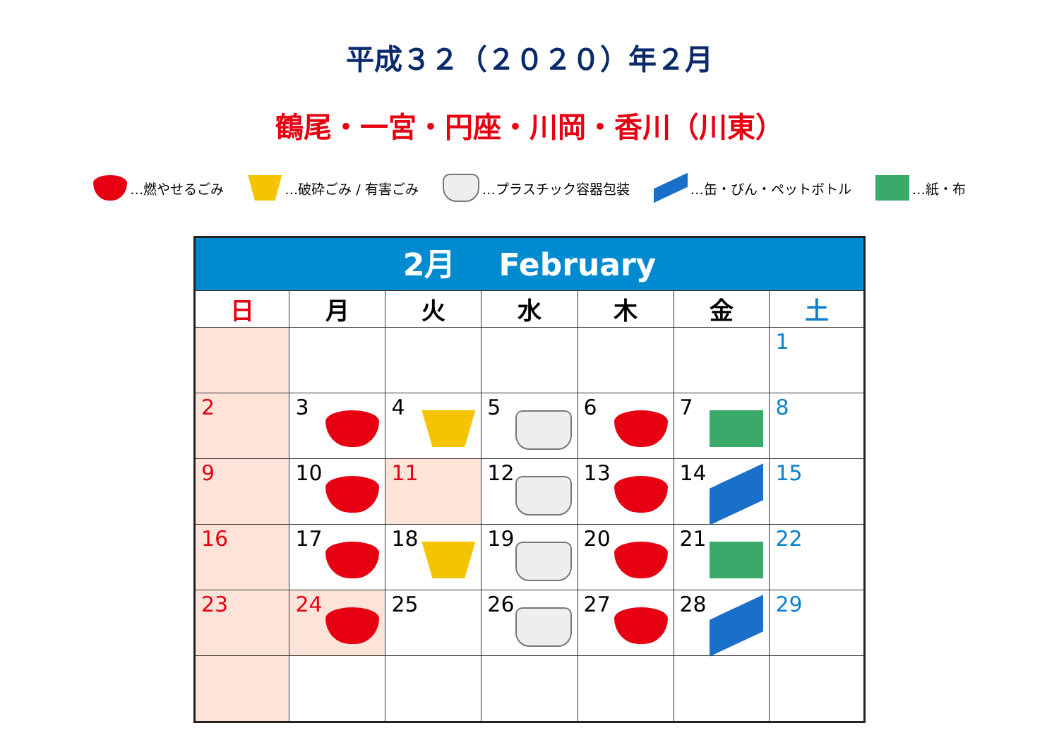平成３２（２０２０）年２月
鶴尾・一宮・円座・川岡・香川（川東）
…燃やせるごみ …破砕ごみ / 有害ごみ …プラスチック容器包装 …缶・びん・ペットボトル …紙・布
| 2月 February | | | | | | |
| 日 | 月 | 火 | 水 | 木 | 金 | 土 |
| | | | | | | 1 |
| 2 | 3 | 4 | 5 | 6 | 7 | 8 |
| 9 | 10 | 11 | 12 | 13 | 14 | 15 |
| 16 | 17 | 18 | 19 | 20 | 21 | 22 |
| 23 | 24 | 25 | 26 | 27 | 28 | 29 |